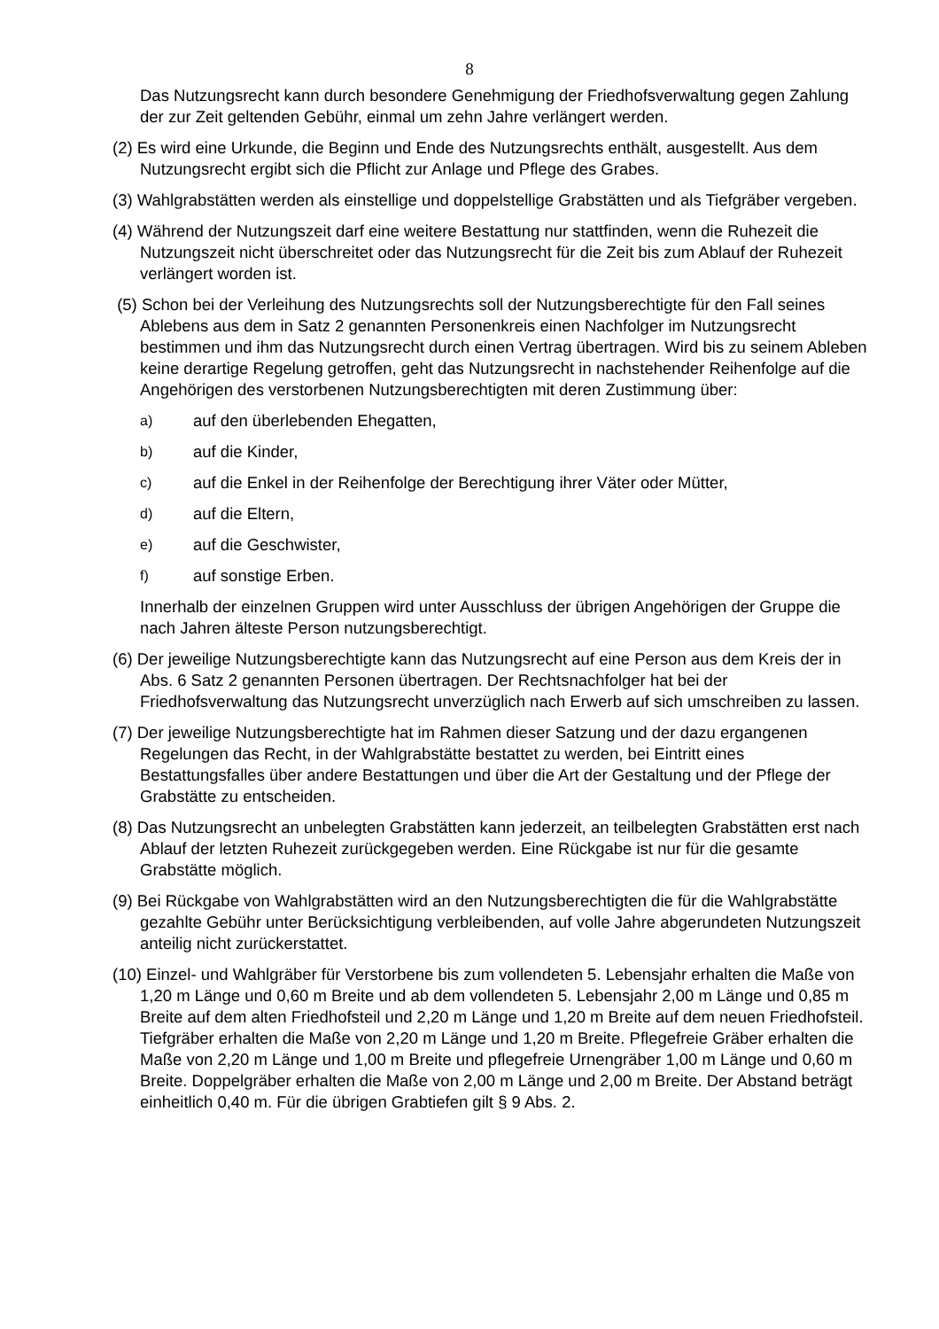8
Das Nutzungsrecht kann durch besondere Genehmigung der Friedhofsverwaltung gegen Zahlung der zur Zeit geltenden Gebühr, einmal um zehn Jahre verlängert werden.
(2) Es wird eine Urkunde, die Beginn und Ende des Nutzungsrechts enthält, ausgestellt. Aus dem Nutzungsrecht ergibt sich die Pflicht zur Anlage und Pflege des Grabes.
(3) Wahlgrabstätten werden als einstellige und doppelstellige Grabstätten und als Tiefgräber vergeben.
(4) Während der Nutzungszeit darf eine weitere Bestattung nur stattfinden, wenn die Ruhezeit die Nutzungszeit nicht überschreitet oder das Nutzungsrecht für die Zeit bis zum Ablauf der Ruhezeit verlängert worden ist.
(5) Schon bei der Verleihung des Nutzungsrechts soll der Nutzungsberechtigte für den Fall seines Ablebens aus dem in Satz 2 genannten Personenkreis einen Nachfolger im Nutzungsrecht bestimmen und ihm das Nutzungsrecht durch einen Vertrag übertragen. Wird bis zu seinem Ableben keine derartige Regelung getroffen, geht das Nutzungsrecht in nachstehender Reihenfolge auf die Angehörigen des verstorbenen Nutzungsberechtigten mit deren Zustimmung über:
a) auf den überlebenden Ehegatten,
b) auf die Kinder,
c) auf die Enkel in der Reihenfolge der Berechtigung ihrer Väter oder Mütter,
d) auf die Eltern,
e) auf die Geschwister,
f) auf sonstige Erben.
Innerhalb der einzelnen Gruppen wird unter Ausschluss der übrigen Angehörigen der Gruppe die nach Jahren älteste Person nutzungsberechtigt.
(6) Der jeweilige Nutzungsberechtigte kann das Nutzungsrecht auf eine Person aus dem Kreis der in Abs. 6 Satz 2 genannten Personen übertragen. Der Rechtsnachfolger hat bei der Friedhofsverwaltung das Nutzungsrecht unverzüglich nach Erwerb auf sich umschreiben zu lassen.
(7) Der jeweilige Nutzungsberechtigte hat im Rahmen dieser Satzung und der dazu ergangenen Regelungen das Recht, in der Wahlgrabstätte bestattet zu werden, bei Eintritt eines Bestattungsfalles über andere Bestattungen und über die Art der Gestaltung und der Pflege der Grabstätte zu entscheiden.
(8) Das Nutzungsrecht an unbelegten Grabstätten kann jederzeit, an teilbelegten Grabstätten erst nach Ablauf der letzten Ruhezeit zurückgegeben werden. Eine Rückgabe ist nur für die gesamte Grabstätte möglich.
(9) Bei Rückgabe von Wahlgrabstätten wird an den Nutzungsberechtigten die für die Wahlgrabstätte gezahlte Gebühr unter Berücksichtigung verbleibenden, auf volle Jahre abgerundeten Nutzungszeit anteilig nicht zurückerstattet.
(10) Einzel- und Wahlgräber für Verstorbene bis zum vollendeten 5. Lebensjahr erhalten die Maße von 1,20 m Länge und 0,60 m Breite und ab dem vollendeten 5. Lebensjahr 2,00 m Länge und 0,85 m Breite auf dem alten Friedhofsteil und 2,20 m Länge und 1,20 m Breite auf dem neuen Friedhofsteil. Tiefgräber erhalten die Maße von 2,20 m Länge und 1,20 m Breite. Pflegefreie Gräber erhalten die Maße von 2,20 m Länge und 1,00 m Breite und pflegefreie Urnengräber 1,00 m Länge und 0,60 m Breite. Doppelgräber erhalten die Maße von 2,00 m Länge und 2,00 m Breite. Der Abstand beträgt einheitlich 0,40 m. Für die übrigen Grabtiefen gilt § 9 Abs. 2.